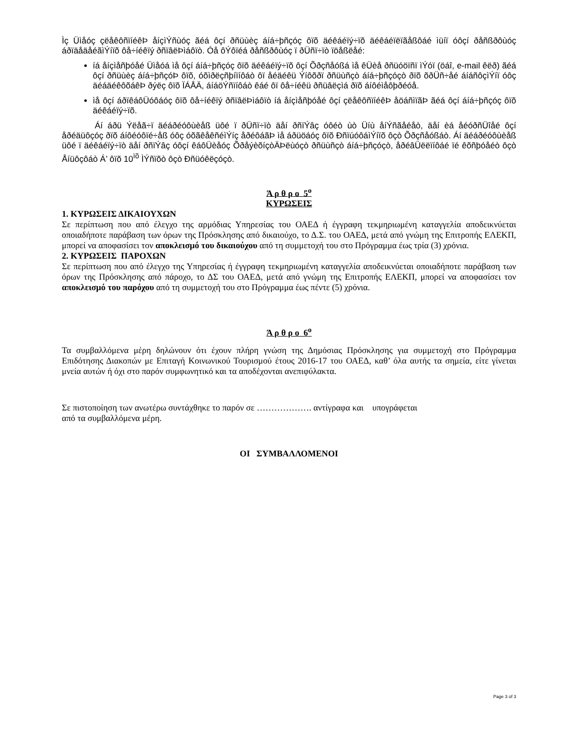Ìç Üìåóç çëåêôñïíéêÞ åíçìÝñùóç ãéá ôçí ðñüùèç áíá÷þñçóç ôïõ äéêáéïý÷ïõ äéêáéïëïãåßôáé ìüíï óôçí ðåñßðôùóç áðïäåäåéãìÝíïõ ôå÷íéêïý ðñïâëÞìáôïò. Óå ôÝôïéá ðåñßðôùóç ï ðÜñï÷ïò ïöåßëåé:
íá åíçìåñþóåé Üìåóá ìå ôçí áíá÷þñçóç ôïõ äéêáéïý÷ïõ ôçí Õðçñåóßá ìå êÜèå ðñüóöïñï ìÝóï (öáî, e-mail êëð) ãéá ôçí ðñüùèç áíá÷þñçóÞ ôïõ, óõìðëçñþíïíôáò ôï åéäéêü Ýíôõðï ðñüùñçò áíá÷þñçóçò ðïõ õðÜñ÷åé áíáñôçìÝíï óôç äéáäéêôõáêÞ ðýëç ôïõ ÏÁÅÄ, áíáöÝñïíôáò êáé ôï ôå÷íéêü ðñüâëçìá ðïõ áíôéìåôþðéóå.
ìå ôçí áðïêáôÜóôáóç ôïõ ôå÷íéêïý ðñïâëÞìáôïò íá åíçìåñþóåé ôçí çëåêôñïíéêÞ åöáñìïãÞ ãéá ôçí áíá÷þñçóç ôïõ äéêáéïý÷ïõ.
Áí áðü Ýëåã÷ï äéáðéóôùèåß üôé ï ðÜñï÷ïò äåí ðñïÝâç óôéò ùò Üíù åíÝñãåéåò, äåí èá åéóðñÜîåé ôçí åðéäüôçóç ðïõ áíôéóôïé÷åß óôç óõãêåêñéìÝíç åðéôáãÞ ìå áðüöáóç ôïõ ÐñïúóôáìÝíïõ ôçò Õðçñåóßáò. Áí äéáðéóôùèåß üôé ï äéêáéïý÷ïò äåí ðñïÝâç óôçí êáôÜèåóç ÕðåýèõíçòÄÞëùóçò ðñüùñçò áíá÷þñçóçò, åðéâÜëëïíôáé ïé êõñþóåéò ôçò Åíüôçôáò Á’ ôïõ 10<sup>ïõ</sup> ÌÝñïõò ôçò Ðñüóêëçóçò.
Ά ρ θ ρ ο 5<sup>ο</sup>
ΚΥΡΩΣΕΙΣ
1. ΚΥΡΩΣΕΙΣ ΔΙΚΑΙΟΥΧΩΝ
Σε περίπτωση που από έλεγχο της αρμόδιας Υπηρεσίας του ΟΑΕΔ ή έγγραφη τεκμηριωμένη καταγγελία αποδεικνύεται οποιαδήποτε παράβαση των όρων της Πρόσκλησης από δικαιούχο, το Δ.Σ. του ΟΑΕΔ, μετά από γνώμη της Επιτροπής ΕΛΕΚΠ, μπορεί να αποφασίσει τον αποκλεισμό του δικαιούχου από τη συμμετοχή του στο Πρόγραμμα έως τρία (3) χρόνια.
2. ΚΥΡΩΣΕΙΣ ΠΑΡΟΧΩΝ
Σε περίπτωση που από έλεγχο της Υπηρεσίας ή έγγραφη τεκμηριωμένη καταγγελία αποδεικνύεται οποιαδήποτε παράβαση των όρων της Πρόσκλησης από πάροχο, το ΔΣ του ΟΑΕΔ, μετά από γνώμη της Επιτροπής ΕΛΕΚΠ, μπορεί να αποφασίσει τον αποκλεισμό του παρόχου από τη συμμετοχή του στο Πρόγραμμα έως πέντε (5) χρόνια.
Ά ρ θ ρ ο 6<sup>ο</sup>
Τα συμβαλλόμενα μέρη δηλώνουν ότι έχουν πλήρη γνώση της Δημόσιας Πρόσκλησης για συμμετοχή στο Πρόγραμμα Επιδότησης Διακοπών με Επιταγή Κοινωνικού Τουρισμού έτους 2016-17 του ΟΑΕΔ, καθ’ όλα αυτής τα σημεία, είτε γίνεται μνεία αυτών ή όχι στο παρόν συμφωνητικό και τα αποδέχονται ανεπιφύλακτα.
Σε πιστοποίηση των ανωτέρω συντάχθηκε το παρόν σε ………………. αντίγραφα και υπογράφεται
από τα συμβαλλόμενα μέρη.
ΟΙ ΣΥΜΒΑΛΛΟΜΕΝΟΙ
Page 3 of 3